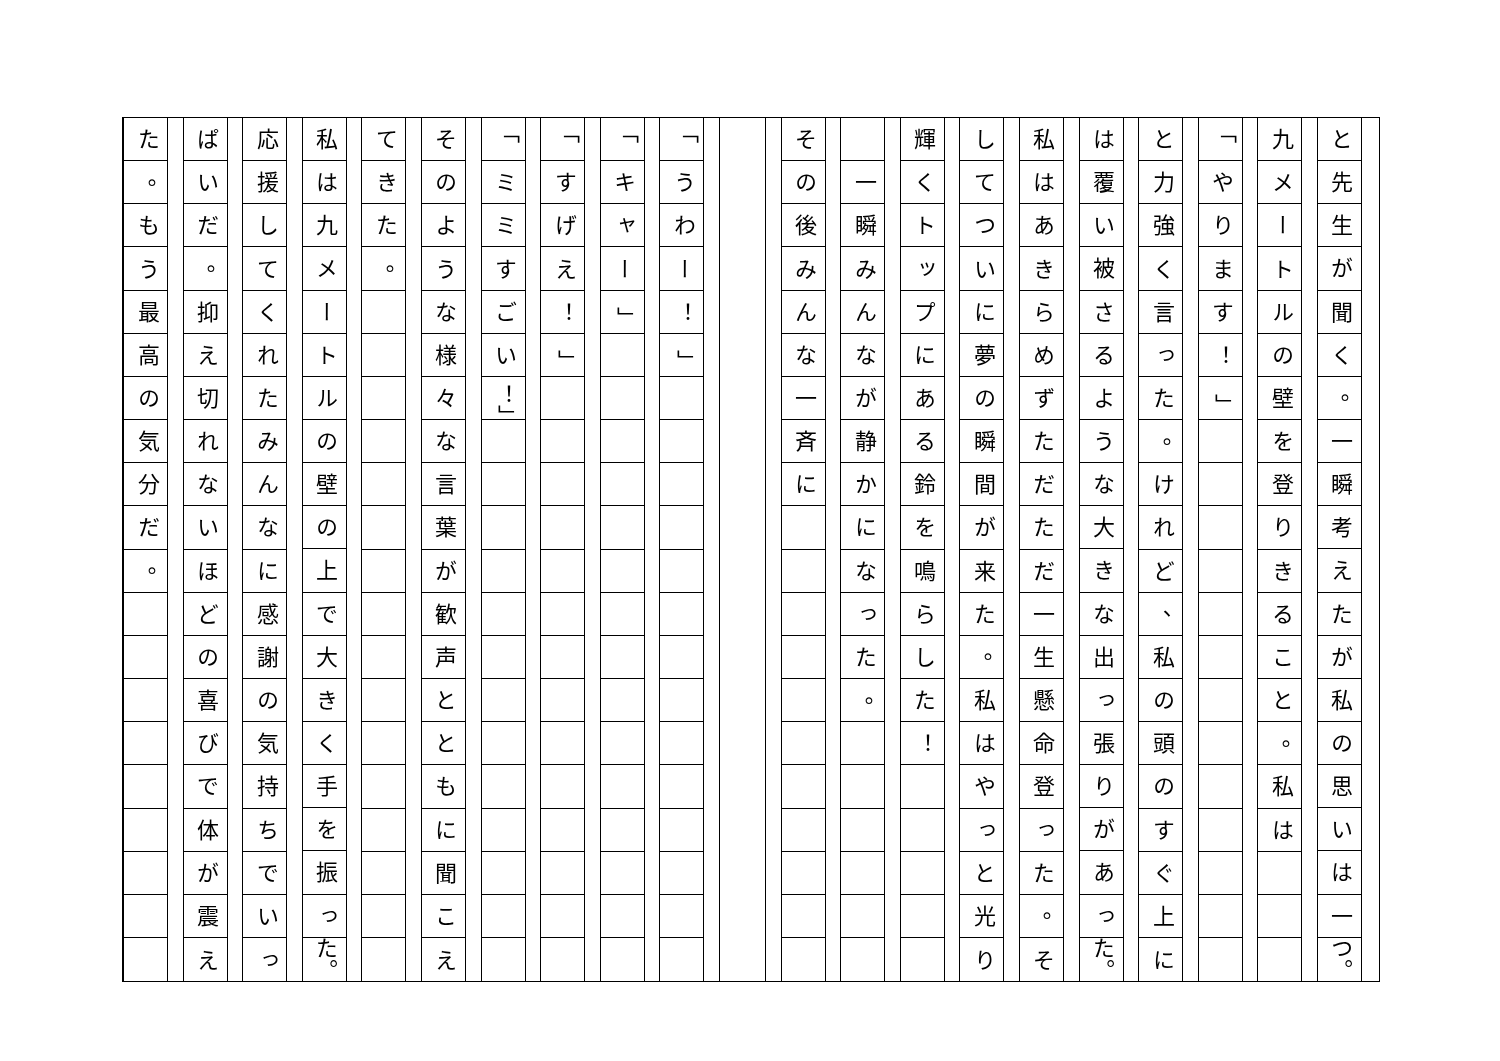と
先
生
が
聞
く
。
一
瞬
考
え
た
が
私
の
思
い
は
一
つ。
九
メ
ー
ト
ル
の
壁
を
登
り
き
る
こ
と
。
私
は
「
や
り
ま
す
！
」
と
力
強
く
言
っ
た
。
け
れ
ど
、
私
の
頭
の
す
ぐ
上
に
は
覆
い
被
さ
る
よ
う
な
大
き
な
出
っ
張
り
が
あ
っ
た。
私
は
あ
き
ら
め
ず
た
だ
た
だ
一
生
懸
命
登
っ
た
。
そ
し
て
つ
い
に
夢
の
瞬
間
が
来
た
。
私
は
や
っ
と
光
り
輝
く
ト
ッ
プ
に
あ
る
鈴
を
鳴
ら
し
た
！
一
瞬
み
ん
な
が
静
か
に
な
っ
た
。
そ
の
後
み
ん
な
一
斉
に
「
う
わ
ー
！
」
「
キ
ャ
ー
」
「
す
げ
え
！
」
「
ミ
ミ
す
ご
い
！」
そ
の
よ
う
な
様
々
な
言
葉
が
歓
声
と
と
も
に
聞
こ
え
て
き
た
。
私
は
九
メ
ー
ト
ル
の
壁
の
上
で
大
き
く
手
を
振
っ
た。
応
援
し
て
く
れ
た
み
ん
な
に
感
謝
の
気
持
ち
で
い
っ
ぱ
い
だ
。
抑
え
切
れ
な
い
ほ
ど
の
喜
び
で
体
が
震
え
た
。
も
う
最
高
の
気
分
だ
。